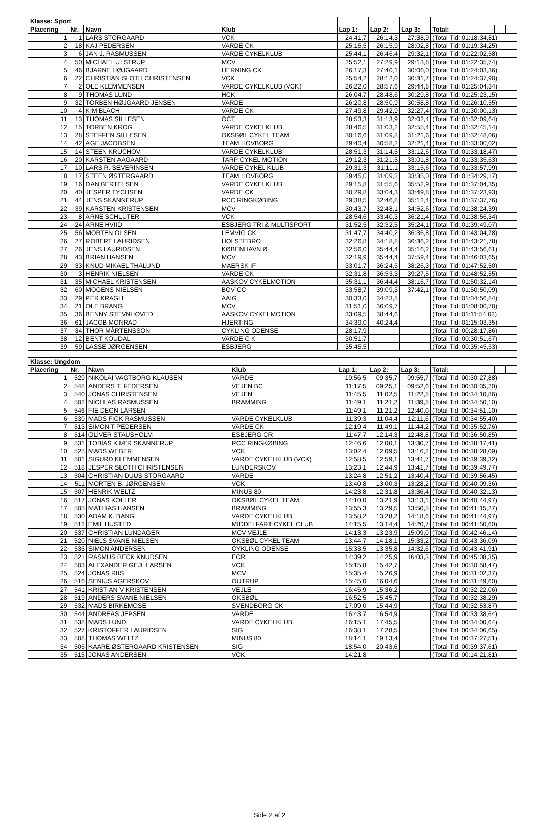| Klasse: Sport | | | | | | | | | |
| --- | --- | --- | --- | --- | --- | --- | --- | --- | --- |
| Placering | Nr. | Navn | Klub | Lap 1: | Lap 2: | Lap 3: | Total: | | |
| 1 | 1 | LARS STORGAARD | VCK | 24:41,7 | 26:14,3 | 27:38,9 | (Total Tid: 01:18:34,81) | | |
| 2 | 18 | KAJ PEDERSEN | VARDE CK | 25:15,5 | 26:15,9 | 28:02,8 | (Total Tid: 01:19:34,25) | | |
| 3 | 6 | JAN J. RASMUSSEN | VARDE CYKELKLUB | 25:44,1 | 26:46,4 | 29:32,1 | (Total Tid: 01:22:02,58) | | |
| 4 | 50 | MICHAEL ULSTRUP | MCV | 25:52,1 | 27:29,9 | 29:13,8 | (Total Tid: 01:22:35,74) | | |
| 5 | 46 | BJARNE HØJGAARD | HERNING CK | 26:17,3 | 27:40,1 | 30:06,0 | (Total Tid: 01:24:03,36) | | |
| 6 | 22 | CHRISTIAN SLOTH CHRISTENSEN | VCK | 25:54,2 | 28:12,0 | 30:31,7 | (Total Tid: 01:24:37,90) | | |
| 7 | 2 | OLE KLEMMENSEN | VARDE CYKELKLUB (VCK) | 26:22,0 | 28:57,6 | 29:44,8 | (Total Tid: 01:25:04,34) | | |
| 8 | 9 | THOMAS LUND | HCK | 26:04,7 | 28:48,6 | 30:29,8 | (Total Tid: 01:25:23,15) | | |
| 9 | 32 | TORBEN HØJGAARD JENSEN | VARDE | 26:20,8 | 28:50,9 | 30:58,8 | (Total Tid: 01:26:10,55) | | |
| 10 | 4 | KIM BLACH | VARDE CK | 27:49,8 | 29:42,9 | 32:27,4 | (Total Tid: 01:30:00,13) | | |
| 11 | 13 | THOMAS SILLESEN | OCT | 28:53,3 | 31:13,9 | 32:02,4 | (Total Tid: 01:32:09,64) | | |
| 12 | 15 | TORBEN KROG | VARDE CYKELKLUB | 28:46,5 | 31:03,2 | 32:55,4 | (Total Tid: 01:32:45,14) | | |
| 13 | 28 | STEFFEN SILLESEN | OKSBØL CYKEL TEAM | 30:16,6 | 31:09,8 | 31:21,6 | (Total Tid: 01:32:48,06) | | |
| 14 | 42 | ÅGE JACOBSEN | TEAM HOVBORG | 29:40,4 | 30:58,2 | 32:21,4 | (Total Tid: 01:33:00,02) | | |
| 15 | 14 | STEEN KRUCHOV | VARDE CYKELKLUB | 28:51,3 | 31:14,5 | 33:12,6 | (Total Tid: 01:33:18,47) | | |
| 16 | 20 | KARSTEN AAGAARD | TARP CYKEL MOTION | 29:12,3 | 31:21,5 | 33:01,8 | (Total Tid: 01:33:35,63) | | |
| 17 | 10 | LARS R. SEVERINSEN | VARDE CYKEL KLUB | 29:31,3 | 31:11,1 | 33:15,6 | (Total Tid: 01:33:57,99) | | |
| 18 | 17 | STEEN ØSTERGAARD | TEAM HOVBORG | 29:45,0 | 31:09,2 | 33:35,0 | (Total Tid: 01:34:29,17) | | |
| 19 | 16 | DAN BERTELSEN | VARDE CYKELKLUB | 29:15,8 | 31:55,6 | 35:52,9 | (Total Tid: 01:37:04,35) | | |
| 20 | 40 | JESPER TYCHSEN | VARDE CK | 30:29,8 | 33:04,3 | 33:49,8 | (Total Tid: 01:37:23,93) | | |
| 21 | 44 | JENS SKANNERUP | RCC RINGKØBING | 29:38,5 | 32:46,8 | 35:12,4 | (Total Tid: 01:37:37,76) | | |
| 22 | 39 | KARSTEN KRISTENSEN | MCV | 30:43,7 | 32:48,1 | 34:52,6 | (Total Tid: 01:38:24,39) | | |
| 23 | 8 | ARNE SCHLÜTER | VCK | 28:54,6 | 33:40,3 | 36:21,4 | (Total Tid: 01:38:56,34) | | |
| 24 | 24 | ARNE HVIID | ESBJERG TRI & MULTISPORT | 31:52,5 | 32:32,5 | 35:24,1 | (Total Tid: 01:39:49,07) | | |
| 25 | 56 | MORTEN OLSEN | LEMVIG CK | 31:47,7 | 34:40,2 | 36:36,8 | (Total Tid: 01:43:04,78) | | |
| 26 | 27 | ROBERT LAURIDSEN | HOLSTEBRO | 32:26,8 | 34:18,8 | 36:36,2 | (Total Tid: 01:43:21,78) | | |
| 27 | 26 | JENS LAURIDSEN | KØBENHAVN Ø | 32:56,0 | 35:44,4 | 35:16,2 | (Total Tid: 01:43:56,61) | | |
| 28 | 43 | BRIAN HANSEN | MCV | 32:19,9 | 35:44,4 | 37:59,4 | (Total Tid: 01:46:03,65) | | |
| 29 | 33 | KNUD MIKAEL THALUND | MAERSK IF | 33:01,7 | 36:24,5 | 38:26,3 | (Total Tid: 01:47:52,50) | | |
| 30 | 3 | HENRIK NIELSEN | VARDE CK | 32:31,8 | 36:53,3 | 39:27,5 | (Total Tid: 01:48:52,55) | | |
| 31 | 35 | MICHAEL KRISTENSEN | AASKOV CYKELMOTION | 35:31,1 | 36:44,4 | 38:16,7 | (Total Tid: 01:50:32,14) | | |
| 32 | 60 | MOGENS NIELSEN | BOV CC | 33:58,7 | 39:09,3 | 37:42,1 | (Total Tid: 01:50:50,09) | | |
| 33 | 29 | PER KRAGH | AAIG | 30:33,0 | 34:23,8 | | (Total Tid: 01:04:56,84) | | |
| 34 | 21 | OLE BRANG | MCV | 31:51,0 | 36:09,7 | | (Total Tid: 01:08:00,70) | | |
| 35 | 36 | BENNY STEVNHOVED | AASKOV CYKELMOTION | 33:09,5 | 38:44,6 | | (Total Tid: 01:11:54,02) | | |
| 36 | 61 | JACOB MONRAD | HJERTING | 34:39,0 | 40:24,4 | | (Total Tid: 01:15:03,35) | | |
| 37 | 34 | THOR MÅRTENSSON | CYKLING ODENSE | 28:17,9 | | | (Total Tid: 00:28:17,86) | | |
| 38 | 12 | BENT KOUDAL | VARDE C K | 30:51,7 | | | (Total Tid: 00:30:51,67) | | |
| 39 | 59 | LASSE JØRGENSEN | ESBJERG | 35:45,5 | | | (Total Tid: 00:35:45,53) | | |
| Klasse: Ungdom | | | | | | | | | |
| --- | --- | --- | --- | --- | --- | --- | --- | --- | --- |
| Placering | Nr. | Navn | Klub | Lap 1: | Lap 2: | Lap 3: | Total: | | |
| 1 | 529 | NIKOLAI VAGTBORG KLAUSEN | VARDE | 10:56,5 | 09:35,7 | 09:55,7 | (Total Tid: 00:30:27,88) | | |
| 2 | 548 | ANDERS T. FEDERSEN | VEJEN BC | 11:17,5 | 09:25,1 | 09:52,6 | (Total Tid: 00:30:35,20) | | |
| 3 | 540 | JONAS CHRISTENSEN | VEJEN | 11:45,5 | 11:02,5 | 11:22,8 | (Total Tid: 00:34:10,86) | | |
| 4 | 502 | NICHLAS RASMUSSEN | BRAMMING | 11:49,1 | 11:21,2 | 11:39,8 | (Total Tid: 00:34:50,10) | | |
| 5 | 546 | FIE DEGN LARSEN | | 11:49,1 | 11:21,2 | 12:40,0 | (Total Tid: 00:34:51,10) | | |
| 6 | 539 | MADS FICK RASMUSSEN | VARDE CYKELKLUB | 11:39,3 | 11:04,4 | 12:11,6 | (Total Tid: 00:34:55,40) | | |
| 7 | 513 | SIMON T PEDERSEN | VARDE CK | 12:19,4 | 11:49,1 | 11:44,2 | (Total Tid: 00:35:52,76) | | |
| 8 | 514 | OLIVER STAUSHOLM | ESBJERG-CR | 11:47,7 | 12:14,3 | 12:48,8 | (Total Tid: 00:36:50,85) | | |
| 9 | 531 | TOBIAS KJÆR SKANNERUP | RCC RINGKØBING | 12:46,6 | 12:00,1 | 13:30,7 | (Total Tid: 00:38:17,41) | | |
| 10 | 525 | MADS WEBER | VCK | 13:02,4 | 12:09,5 | 13:16,2 | (Total Tid: 00:38:28,09) | | |
| 11 | 501 | SIGURD KLEMMENSEN | VARDE CYKELKLUB (VCK) | 12:58,5 | 12:59,1 | 13:41,7 | (Total Tid: 00:39:39,32) | | |
| 12 | 518 | JESPER SLOTH CHRISTENSEN | LUNDERSKOV | 13:23,1 | 12:44,9 | 13:41,7 | (Total Tid: 00:39:49,77) | | |
| 13 | 504 | CHRISTIAN DUUS STORGAARD | VARDE | 13:24,8 | 12:51,2 | 13:40,4 | (Total Tid: 00:39:56,45) | | |
| 14 | 511 | MORTEN B. JØRGENSEN | VCK | 13:40,8 | 13:00,3 | 13:28,2 | (Total Tid: 00:40:09,36) | | |
| 15 | 507 | HENRIK WELTZ | MINUS 80 | 14:23,8 | 12:31,8 | 13:36,4 | (Total Tid: 00:40:32,13) | | |
| 16 | 517 | JONAS KOLLER | OKSBØL CYKEL TEAM | 14:10,0 | 13:21,9 | 13:13,1 | (Total Tid: 00:40:44,97) | | |
| 17 | 505 | MATHIAS HANSEN | BRAMMING | 13:55,3 | 13:29,5 | 13:50,5 | (Total Tid: 00:41:15,27) | | |
| 18 | 530 | ADAM K. BANG | VARDE CYKELKLUB | 13:58,2 | 13:28,2 | 14:18,6 | (Total Tid: 00:41:44,97) | | |
| 19 | 512 | EMIL HUSTED | MIDDELFART CYKEL CLUB | 14:15,5 | 13:14,4 | 14:20,7 | (Total Tid: 00:41:50,60) | | |
| 20 | 537 | CHRISTIAN LUNDAGER | MCV VEJLE | 14:13,3 | 13:23,9 | 15:09,0 | (Total Tid: 00:42:46,14) | | |
| 21 | 520 | NIELS SVANE NIELSEN | OKSBØL CYKEL TEAM | 13:44,7 | 14:18,1 | 15:33,2 | (Total Tid: 00:43:36,09) | | |
| 22 | 535 | SIMON ANDERSEN | CYKLING ODENSE | 15:33,5 | 13:35,8 | 14:32,6 | (Total Tid: 00:43:41,91) | | |
| 23 | 521 | RASMUS BECK KNUDSEN | ECR | 14:39,2 | 14:25,9 | 16:03,3 | (Total Tid: 00:45:08,35) | | |
| 24 | 503 | ALEXANDER GEJL LARSEN | VCK | 15:15,8 | 15:42,7 | | (Total Tid: 00:30:58,47) | | |
| 25 | 524 | JONAS RIIS | MCV | 15:35,4 | 15:26,9 | | (Total Tid: 00:31:02,37) | | |
| 26 | 516 | SENIUS AGERSKOV | OUTRUP | 15:45,0 | 16:04,6 | | (Total Tid: 00:31:49,60) | | |
| 27 | 541 | KRISTIAN V KRISTENSEN | VEJLE | 16:45,9 | 15:36,2 | | (Total Tid: 00:32:22,06) | | |
| 28 | 519 | ANDERS SVANE NIELSEN | OKSBØL | 16:52,5 | 15:45,7 | | (Total Tid: 00:32:38,29) | | |
| 29 | 532 | MADS BIRKEMOSE | SVENDBORG CK | 17:09,0 | 15:44,9 | | (Total Tid: 00:32:53,87) | | |
| 30 | 544 | ANDREAS JEPSEN | VARDE | 16:43,7 | 16:54,9 | | (Total Tid: 00:33:38,64) | | |
| 31 | 538 | MADS LUND | VARDE CYKELKLUB | 16:15,1 | 17:45,5 | | (Total Tid: 00:34:00,64) | | |
| 32 | 527 | KRISTOFFER LAURIDSEN | SIG | 16:38,1 | 17:28,5 | | (Total Tid: 00:34:06,65) | | |
| 33 | 508 | THOMAS WELTZ | MINUS 80 | 18:14,1 | 19:13,4 | | (Total Tid: 00:37:27,51) | | |
| 34 | 506 | KAARE ØSTERGAARD KRISTENSEN | SIG | 18:54,0 | 20:43,6 | | (Total Tid: 00:39:37,61) | | |
| 35 | 515 | JONAS ANDERSEN | VCK | 14:21,8 | | | (Total Tid: 00:14:21,81) | | |
Side 2 af 2